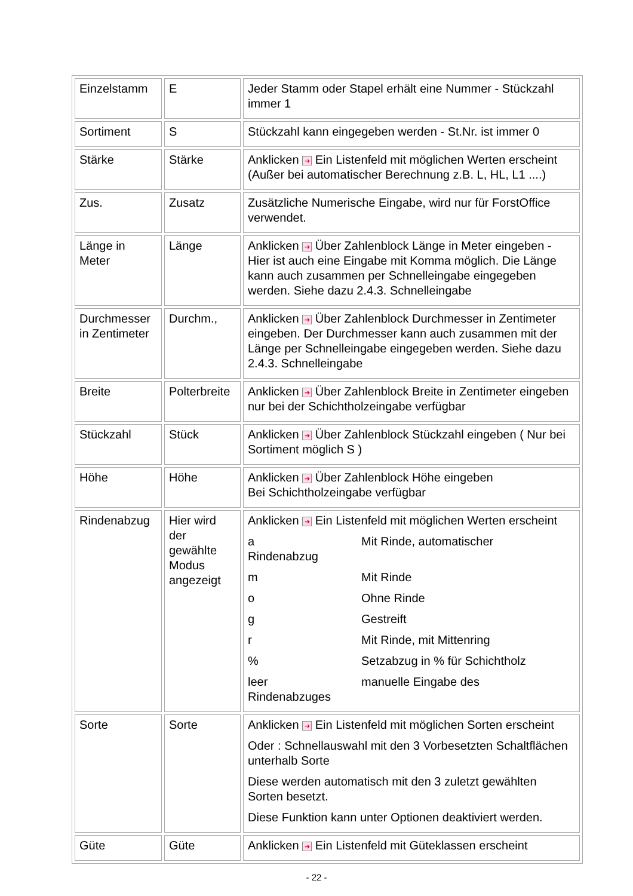| Einzelstamm | E | Jeder Stamm oder Stapel erhält eine Nummer - Stückzahl immer 1 |
| Sortiment | S | Stückzahl kann eingegeben werden - St.Nr. ist immer 0 |
| Stärke | Stärke | Anklicken ➔ Ein Listenfeld mit möglichen Werten erscheint (Außer bei automatischer Berechnung z.B. L, HL, L1 ....) |
| Zus. | Zusatz | Zusätzliche Numerische Eingabe, wird nur für ForstOffice verwendet. |
| Länge in Meter | Länge | Anklicken ➔ Über Zahlenblock Länge in Meter eingeben - Hier ist auch eine Eingabe mit Komma möglich. Die Länge kann auch zusammen per Schnelleingabe eingegeben werden. Siehe dazu 2.4.3. Schnelleingabe |
| Durchmesser in Zentimeter | Durchm., | Anklicken ➔ Über Zahlenblock Durchmesser in Zentimeter eingeben. Der Durchmesser kann auch zusammen mit der Länge per Schnelleingabe eingegeben werden. Siehe dazu 2.4.3. Schnelleingabe |
| Breite | Polterbreite | Anklicken ➔ Über Zahlenblock Breite in Zentimeter eingeben nur bei der Schichtholzeingabe verfügbar |
| Stückzahl | Stück | Anklicken ➔ Über Zahlenblock Stückzahl eingeben ( Nur bei Sortiment möglich S ) |
| Höhe | Höhe | Anklicken ➔ Über Zahlenblock Höhe eingeben Bei Schichtholzeingabe verfügbar |
| Rindenabzug | Hier wird der gewählte Modus angezeigt | Anklicken ➔ Ein Listenfeld mit möglichen Werten erscheint a Mit Rinde, automatischer Rindenabzug m Mit Rinde o Ohne Rinde g Gestreift r Mit Rinde, mit Mittenring % Setzabzug in % für Schichtholz leer manuelle Eingabe des Rindenabzuges |
| Sorte | Sorte | Anklicken ➔ Ein Listenfeld mit möglichen Sorten erscheint Oder : Schnellauswahl mit den 3 Vorbesetzten Schaltflächen unterhalb Sorte Diese werden automatisch mit den 3 zuletzt gewählten Sorten besetzt. Diese Funktion kann unter Optionen deaktiviert werden. |
| Güte | Güte | Anklicken ➔ Ein Listenfeld mit Güteklassen erscheint |
- 22 -